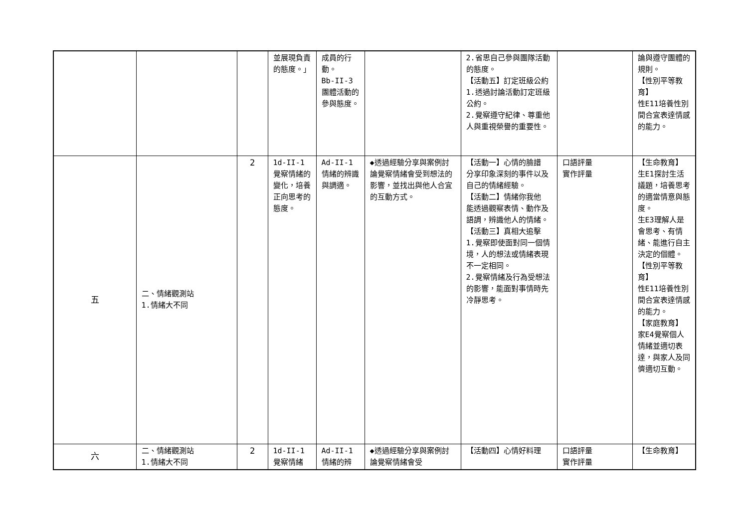| | | | 並展現負責的態度。」 | 成員的行動。 Bb-II-3 團體活動的參與態度。 | | 2.省思自己參與團隊活動的態度。 【活動五】訂定班級公約 1.透過討論活動訂定班級公約。 2.覺察遵守紀律、尊重他人與重視榮譽的重要性。 | | 論與遵守團體的規則。 【性別平等教育】 性E11培養性別間合宜表達情感的能力。 |
| 五 | 二、情緒觀測站 1.情緒大不同 | 2 | 1d-II-1 覺察情緒的變化，培養正向思考的態度。 | Ad-II-1 情緒的辨識與調適。 | ◆透過經驗分享與案例討論覺察情緒會受到想法的影響，並找出與他人合宜的互動方式。 | 【活動一】心情的臉譜 分享印象深刻的事件以及自己的情緒經驗。 【活動二】情緒你我他 能透過觀察表情、動作及語調，辨識他人的情緒。 【活動三】真相大追擊 1.覺察即使面對同一個情境，人的想法或情緒表現不一定相同。 2.覺察情緒及行為受想法的影響，能面對事情時先冷靜思考。 | 口語評量 實作評量 | 【生命教育】 生E1探討生活議題，培養思考的適當情意與態度。 生E3理解人是會思考、有情緒、能進行自主決定的個體。 【性別平等教育】 性E11培養性別間合宜表達情感的能力。 【家庭教育】 家E4覺察個人情緒並適切表達，與家人及同儕適切互動。 |
| 六 | 二、情緒觀測站 1.情緒大不同 | 2 | 1d-II-1 覺察情緒 | Ad-II-1 情緒的辨 | ◆透過經驗分享與案例討論覺察情緒會受 | 【活動四】心情好料理 | 口語評量 實作評量 | 【生命教育】 |